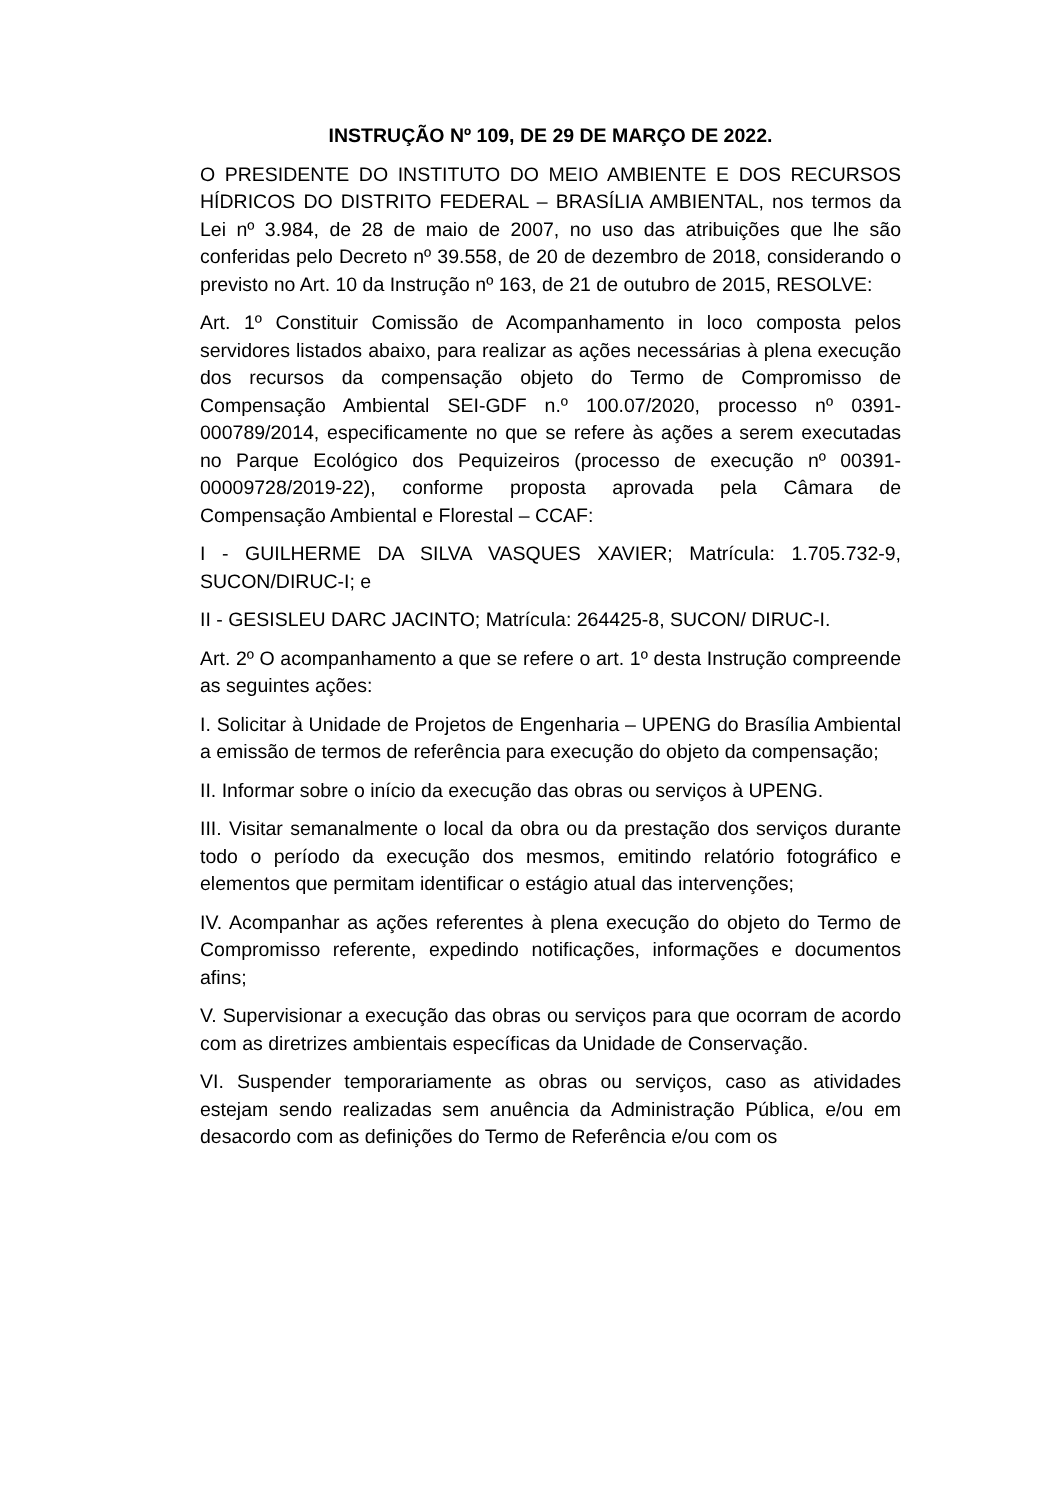INSTRUÇÃO Nº 109, DE 29 DE MARÇO DE 2022.
O PRESIDENTE DO INSTITUTO DO MEIO AMBIENTE E DOS RECURSOS HÍDRICOS DO DISTRITO FEDERAL – BRASÍLIA AMBIENTAL, nos termos da Lei nº 3.984, de 28 de maio de 2007, no uso das atribuições que lhe são conferidas pelo Decreto nº 39.558, de 20 de dezembro de 2018, considerando o previsto no Art. 10 da Instrução nº 163, de 21 de outubro de 2015, RESOLVE:
Art. 1º Constituir Comissão de Acompanhamento in loco composta pelos servidores listados abaixo, para realizar as ações necessárias à plena execução dos recursos da compensação objeto do Termo de Compromisso de Compensação Ambiental SEI-GDF n.º 100.07/2020, processo nº 0391-000789/2014, especificamente no que se refere às ações a serem executadas no Parque Ecológico dos Pequizeiros (processo de execução nº 00391-00009728/2019-22), conforme proposta aprovada pela Câmara de Compensação Ambiental e Florestal – CCAF:
I - GUILHERME DA SILVA VASQUES XAVIER; Matrícula: 1.705.732-9, SUCON/DIRUC-I; e
II - GESISLEU DARC JACINTO; Matrícula: 264425-8, SUCON/ DIRUC-I.
Art. 2º O acompanhamento a que se refere o art. 1º desta Instrução compreende as seguintes ações:
I. Solicitar à Unidade de Projetos de Engenharia – UPENG do Brasília Ambiental a emissão de termos de referência para execução do objeto da compensação;
II. Informar sobre o início da execução das obras ou serviços à UPENG.
III. Visitar semanalmente o local da obra ou da prestação dos serviços durante todo o período da execução dos mesmos, emitindo relatório fotográfico e elementos que permitam identificar o estágio atual das intervenções;
IV. Acompanhar as ações referentes à plena execução do objeto do Termo de Compromisso referente, expedindo notificações, informações e documentos afins;
V. Supervisionar a execução das obras ou serviços para que ocorram de acordo com as diretrizes ambientais específicas da Unidade de Conservação.
VI. Suspender temporariamente as obras ou serviços, caso as atividades estejam sendo realizadas sem anuência da Administração Pública, e/ou em desacordo com as definições do Termo de Referência e/ou com os